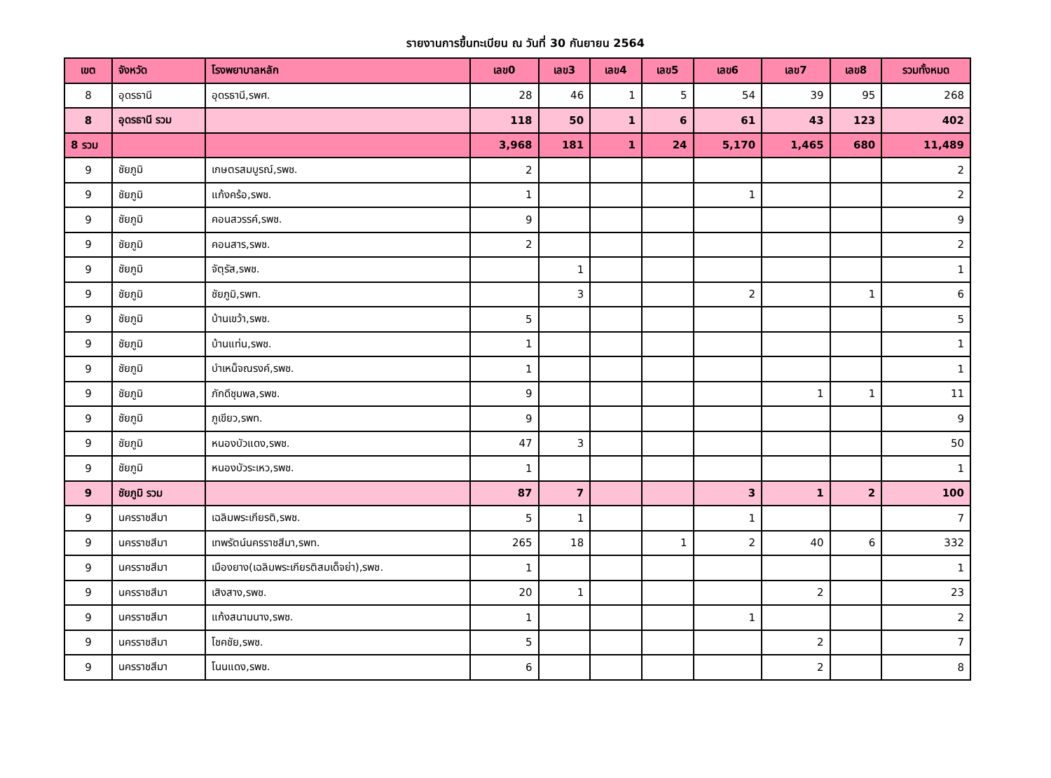รายงานการขึ้นทะเบียน ณ วันที่ 30 กันยายน 2564
| เขต | จังหวัด | โรงพยาบาลหลัก | เลข0 | เลข3 | เลข4 | เลข5 | เลข6 | เลข7 | เลข8 | รวมทั้งหมด |
| --- | --- | --- | --- | --- | --- | --- | --- | --- | --- | --- |
| 8 | อุดรธานี | อุดรธานี,รพศ. | 28 | 46 | 1 | 5 | 54 | 39 | 95 | 268 |
| 8 | อุดรธานี รวม | | 118 | 50 | 1 | 6 | 61 | 43 | 123 | 402 |
| 8 รวม | | | 3,968 | 181 | 1 | 24 | 5,170 | 1,465 | 680 | 11,489 |
| 9 | ชัยภูมิ | เกษตรสมบูรณ์,รพช. | 2 | | | | | | | 2 |
| 9 | ชัยภูมิ | แก้งคร้อ,รพช. | 1 | | | | 1 | | | 2 |
| 9 | ชัยภูมิ | คอนสวรรค์,รพช. | 9 | | | | | | | 9 |
| 9 | ชัยภูมิ | คอนสาร,รพช. | 2 | | | | | | | 2 |
| 9 | ชัยภูมิ | จัตุรัส,รพช. | | 1 | | | | | | 1 |
| 9 | ชัยภูมิ | ชัยภูมิ,รพท. | | 3 | | | 2 | | 1 | 6 |
| 9 | ชัยภูมิ | บ้านเขว้า,รพช. | 5 | | | | | | | 5 |
| 9 | ชัยภูมิ | บ้านแท่น,รพช. | 1 | | | | | | | 1 |
| 9 | ชัยภูมิ | บำเหน็จณรงค์,รพช. | 1 | | | | | | | 1 |
| 9 | ชัยภูมิ | ภักดีชุมพล,รพช. | 9 | | | | | 1 | 1 | 11 |
| 9 | ชัยภูมิ | ภูเขียว,รพท. | 9 | | | | | | | 9 |
| 9 | ชัยภูมิ | หนองบัวแดง,รพช. | 47 | 3 | | | | | | 50 |
| 9 | ชัยภูมิ | หนองบัวระเหว,รพช. | 1 | | | | | | | 1 |
| 9 | ชัยภูมิ รวม | | 87 | 7 | | | 3 | 1 | 2 | 100 |
| 9 | นครราชสีมา | เฉลิมพระเกียรติ,รพช. | 5 | 1 | | | 1 | | | 7 |
| 9 | นครราชสีมา | เทพรัตน์นครราชสีมา,รพท. | 265 | 18 | | 1 | 2 | 40 | 6 | 332 |
| 9 | นครราชสีมา | เมืองยาง(เฉลิมพระเกียรติสมเด็จย่า),รพช. | 1 | | | | | | | 1 |
| 9 | นครราชสีมา | เสิงสาง,รพช. | 20 | 1 | | | | 2 | | 23 |
| 9 | นครราชสีมา | แก้งสนามนาง,รพช. | 1 | | | | 1 | | | 2 |
| 9 | นครราชสีมา | โชคชัย,รพช. | 5 | | | | | 2 | | 7 |
| 9 | นครราชสีมา | โนนแดง,รพช. | 6 | | | | | 2 | | 8 |